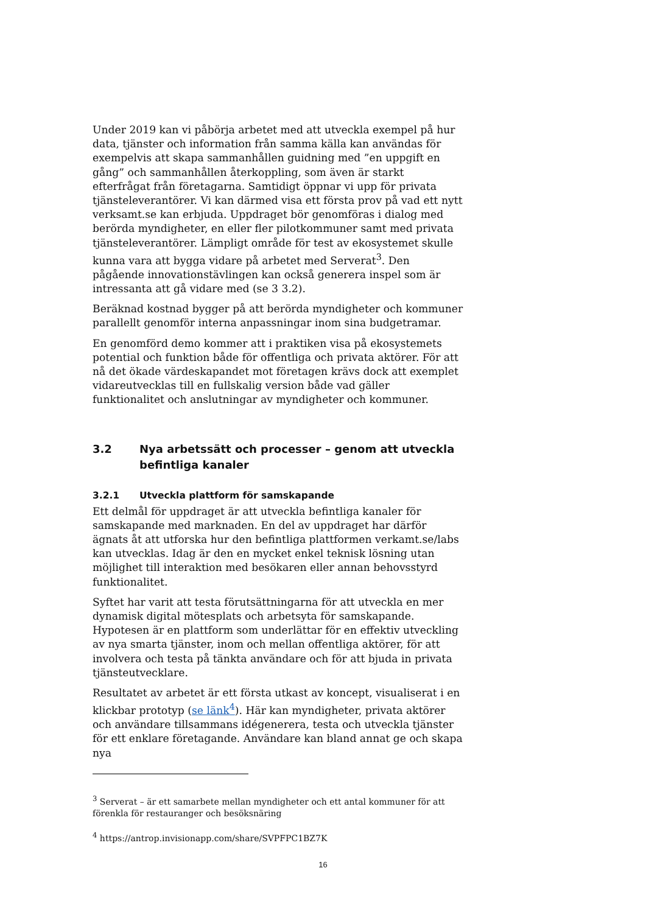Under 2019 kan vi påbörja arbetet med att utveckla exempel på hur data, tjänster och information från samma källa kan användas för exempelvis att skapa sammanhållen guidning med ”en uppgift en gång” och sammanhållen återkoppling, som även är starkt efterfrågat från företagarna. Samtidigt öppnar vi upp för privata tjänsteleverantörer. Vi kan därmed visa ett första prov på vad ett nytt verksamt.se kan erbjuda. Uppdraget bör genomföras i dialog med berörda myndigheter, en eller fler pilotkommuner samt med privata tjänsteleverantörer. Lämpligt område för test av ekosystemet skulle kunna vara att bygga vidare på arbetet med Serverat<sup>3</sup>. Den pågående innovationstävlingen kan också generera inspel som är intressanta att gå vidare med (se 3 3.2).
Beräknad kostnad bygger på att berörda myndigheter och kommuner parallellt genomför interna anpassningar inom sina budgetramar.
En genomförd demo kommer att i praktiken visa på ekosystemets potential och funktion både för offentliga och privata aktörer. För att nå det ökade värdeskapandet mot företagen krävs dock att exemplet vidareutvecklas till en fullskalig version både vad gäller funktionalitet och anslutningar av myndigheter och kommuner.
3.2 Nya arbetssätt och processer – genom att utveckla befintliga kanaler
3.2.1 Utveckla plattform för samskapande
Ett delmål för uppdraget är att utveckla befintliga kanaler för samskapande med marknaden. En del av uppdraget har därför ägnats åt att utforska hur den befintliga plattformen verkamt.se/labs kan utvecklas. Idag är den en mycket enkel teknisk lösning utan möjlighet till interaktion med besökaren eller annan behovsstyrd funktionalitet.
Syftet har varit att testa förutsättningarna för att utveckla en mer dynamisk digital mötesplats och arbetsyta för samskapande. Hypotesen är en plattform som underlättar för en effektiv utveckling av nya smarta tjänster, inom och mellan offentliga aktörer, för att involvera och testa på tänkta användare och för att bjuda in privata tjänsteutvecklare.
Resultatet av arbetet är ett första utkast av koncept, visualiserat i en klickbar prototyp (se länk<sup>4</sup>). Här kan myndigheter, privata aktörer och användare tillsammans idégenerera, testa och utveckla tjänster för ett enklare företagande. Användare kan bland annat ge och skapa nya
<sup>3</sup> Serverat – är ett samarbete mellan myndigheter och ett antal kommuner för att förenkla för restauranger och besöksnäring
<sup>4</sup> https://antrop.invisionapp.com/share/SVPFPC1BZ7K
16